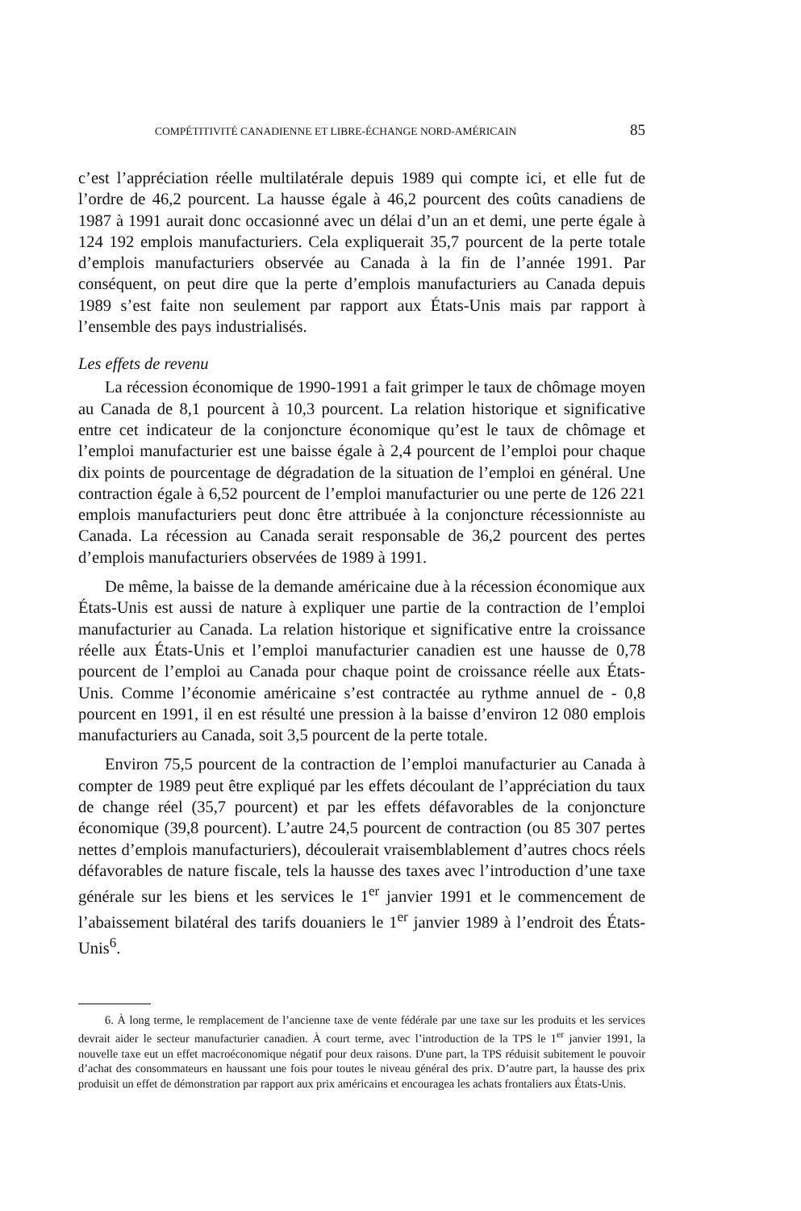COMPÉTITIVITÉ CANADIENNE ET LIBRE-ÉCHANGE NORD-AMÉRICAIN 85
c’est l’appréciation réelle multilatérale depuis 1989 qui compte ici, et elle fut de l’ordre de 46,2 pourcent. La hausse égale à 46,2 pourcent des coûts canadiens de 1987 à 1991 aurait donc occasionné avec un délai d’un an et demi, une perte égale à 124 192 emplois manufacturiers. Cela expliquerait 35,7 pourcent de la perte totale d’emplois manufacturiers observée au Canada à la fin de l’année 1991. Par conséquent, on peut dire que la perte d’emplois manufacturiers au Canada depuis 1989 s’est faite non seulement par rapport aux États-Unis mais par rapport à l’ensemble des pays industrialisés.
Les effets de revenu
La récession économique de 1990-1991 a fait grimper le taux de chômage moyen au Canada de 8,1 pourcent à 10,3 pourcent. La relation historique et significative entre cet indicateur de la conjoncture économique qu’est le taux de chômage et l’emploi manufacturier est une baisse égale à 2,4 pourcent de l’emploi pour chaque dix points de pourcentage de dégradation de la situation de l’emploi en général. Une contraction égale à 6,52 pourcent de l’emploi manufacturier ou une perte de 126 221 emplois manufacturiers peut donc être attribuée à la conjoncture récessionniste au Canada. La récession au Canada serait responsable de 36,2 pourcent des pertes d’emplois manufacturiers observées de 1989 à 1991.
De même, la baisse de la demande américaine due à la récession économique aux États-Unis est aussi de nature à expliquer une partie de la contraction de l’emploi manufacturier au Canada. La relation historique et significative entre la croissance réelle aux États-Unis et l’emploi manufacturier canadien est une hausse de 0,78 pourcent de l’emploi au Canada pour chaque point de croissance réelle aux États-Unis. Comme l’économie américaine s’est contractée au rythme annuel de - 0,8 pourcent en 1991, il en est résulté une pression à la baisse d’environ 12 080 emplois manufacturiers au Canada, soit 3,5 pourcent de la perte totale.
Environ 75,5 pourcent de la contraction de l’emploi manufacturier au Canada à compter de 1989 peut être expliqué par les effets découlant de l’appréciation du taux de change réel (35,7 pourcent) et par les effets défavorables de la conjoncture économique (39,8 pourcent). L’autre 24,5 pourcent de contraction (ou 85 307 pertes nettes d’emplois manufacturiers), découlerait vraisemblablement d’autres chocs réels défavorables de nature fiscale, tels la hausse des taxes avec l’introduction d’une taxe générale sur les biens et les services le 1<sup>er</sup> janvier 1991 et le commencement de l’abaissement bilatéral des tarifs douaniers le 1<sup>er</sup> janvier 1989 à l’endroit des États-Unis<sup>6</sup>.
6. À long terme, le remplacement de l’ancienne taxe de vente fédérale par une taxe sur les produits et les services devrait aider le secteur manufacturier canadien. À court terme, avec l’introduction de la TPS le 1<sup>er</sup> janvier 1991, la nouvelle taxe eut un effet macroéconomique négatif pour deux raisons. D'une part, la TPS réduisit subitement le pouvoir d’achat des consommateurs en haussant une fois pour toutes le niveau général des prix. D’autre part, la hausse des prix produisit un effet de démonstration par rapport aux prix américains et encouragea les achats frontaliers aux États-Unis.